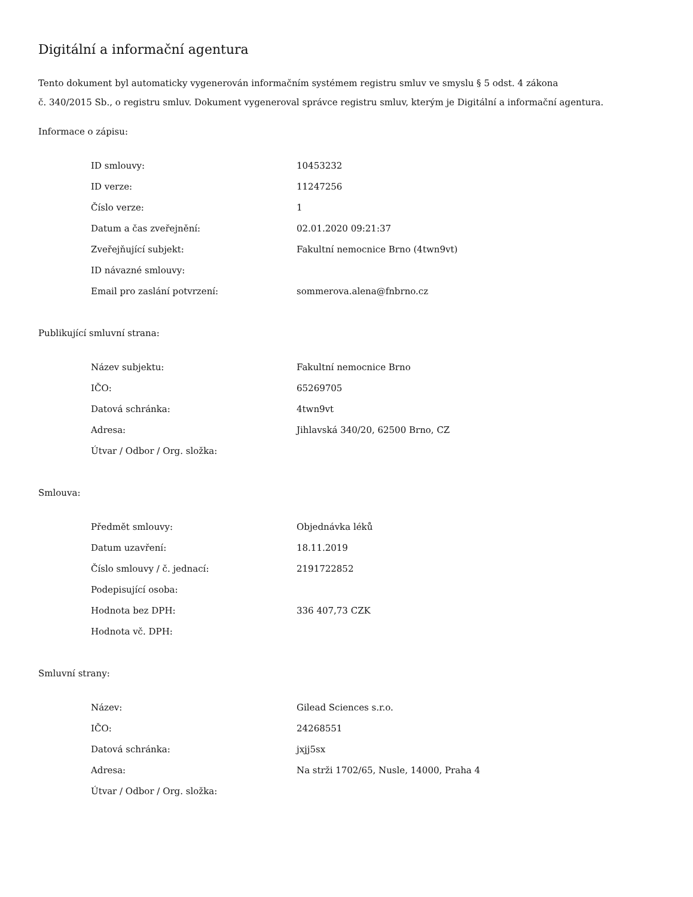Digitální a informační agentura
Tento dokument byl automaticky vygenerován informačním systémem registru smluv ve smyslu § 5 odst. 4 zákona
č. 340/2015 Sb., o registru smluv. Dokument vygeneroval správce registru smluv, kterým je Digitální a informační agentura.
Informace o zápisu:
| ID smlouvy: | 10453232 |
| ID verze: | 11247256 |
| Číslo verze: | 1 |
| Datum a čas zveřejnění: | 02.01.2020 09:21:37 |
| Zveřejňující subjekt: | Fakultní nemocnice Brno (4twn9vt) |
| ID návazné smlouvy: | |
| Email pro zaslání potvrzení: | sommerova.alena@fnbrno.cz |
Publikující smluvní strana:
| Název subjektu: | Fakultní nemocnice Brno |
| IČO: | 65269705 |
| Datová schránka: | 4twn9vt |
| Adresa: | Jihlavská 340/20, 62500 Brno, CZ |
| Útvar / Odbor / Org. složka: | |
Smlouva:
| Předmět smlouvy: | Objednávka léků |
| Datum uzavření: | 18.11.2019 |
| Číslo smlouvy / č. jednací: | 2191722852 |
| Podepisující osoba: | |
| Hodnota bez DPH: | 336 407,73 CZK |
| Hodnota vč. DPH: | |
Smluvní strany:
| Název: | Gilead Sciences s.r.o. |
| IČO: | 24268551 |
| Datová schránka: | jxjj5sx |
| Adresa: | Na strži 1702/65, Nusle, 14000, Praha 4 |
| Útvar / Odbor / Org. složka: | |